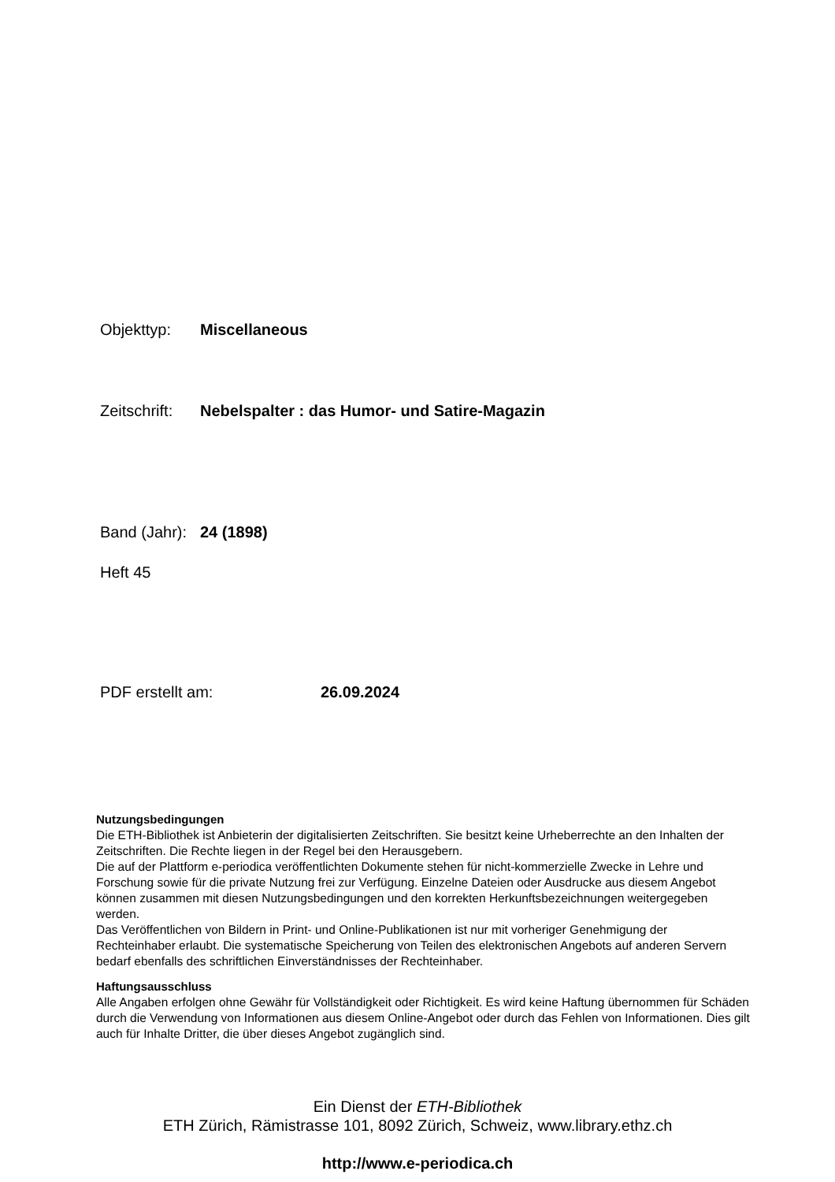Objekttyp: Miscellaneous
Zeitschrift: Nebelspalter : das Humor- und Satire-Magazin
Band (Jahr): 24 (1898)
Heft 45
PDF erstellt am: 26.09.2024
Nutzungsbedingungen
Die ETH-Bibliothek ist Anbieterin der digitalisierten Zeitschriften. Sie besitzt keine Urheberrechte an den Inhalten der Zeitschriften. Die Rechte liegen in der Regel bei den Herausgebern.
Die auf der Plattform e-periodica veröffentlichten Dokumente stehen für nicht-kommerzielle Zwecke in Lehre und Forschung sowie für die private Nutzung frei zur Verfügung. Einzelne Dateien oder Ausdrucke aus diesem Angebot können zusammen mit diesen Nutzungsbedingungen und den korrekten Herkunftsbezeichnungen weitergegeben werden.
Das Veröffentlichen von Bildern in Print- und Online-Publikationen ist nur mit vorheriger Genehmigung der Rechteinhaber erlaubt. Die systematische Speicherung von Teilen des elektronischen Angebots auf anderen Servern bedarf ebenfalls des schriftlichen Einverständnisses der Rechteinhaber.
Haftungsausschluss
Alle Angaben erfolgen ohne Gewähr für Vollständigkeit oder Richtigkeit. Es wird keine Haftung übernommen für Schäden durch die Verwendung von Informationen aus diesem Online-Angebot oder durch das Fehlen von Informationen. Dies gilt auch für Inhalte Dritter, die über dieses Angebot zugänglich sind.
Ein Dienst der ETH-Bibliothek
ETH Zürich, Rämistrasse 101, 8092 Zürich, Schweiz, www.library.ethz.ch
http://www.e-periodica.ch